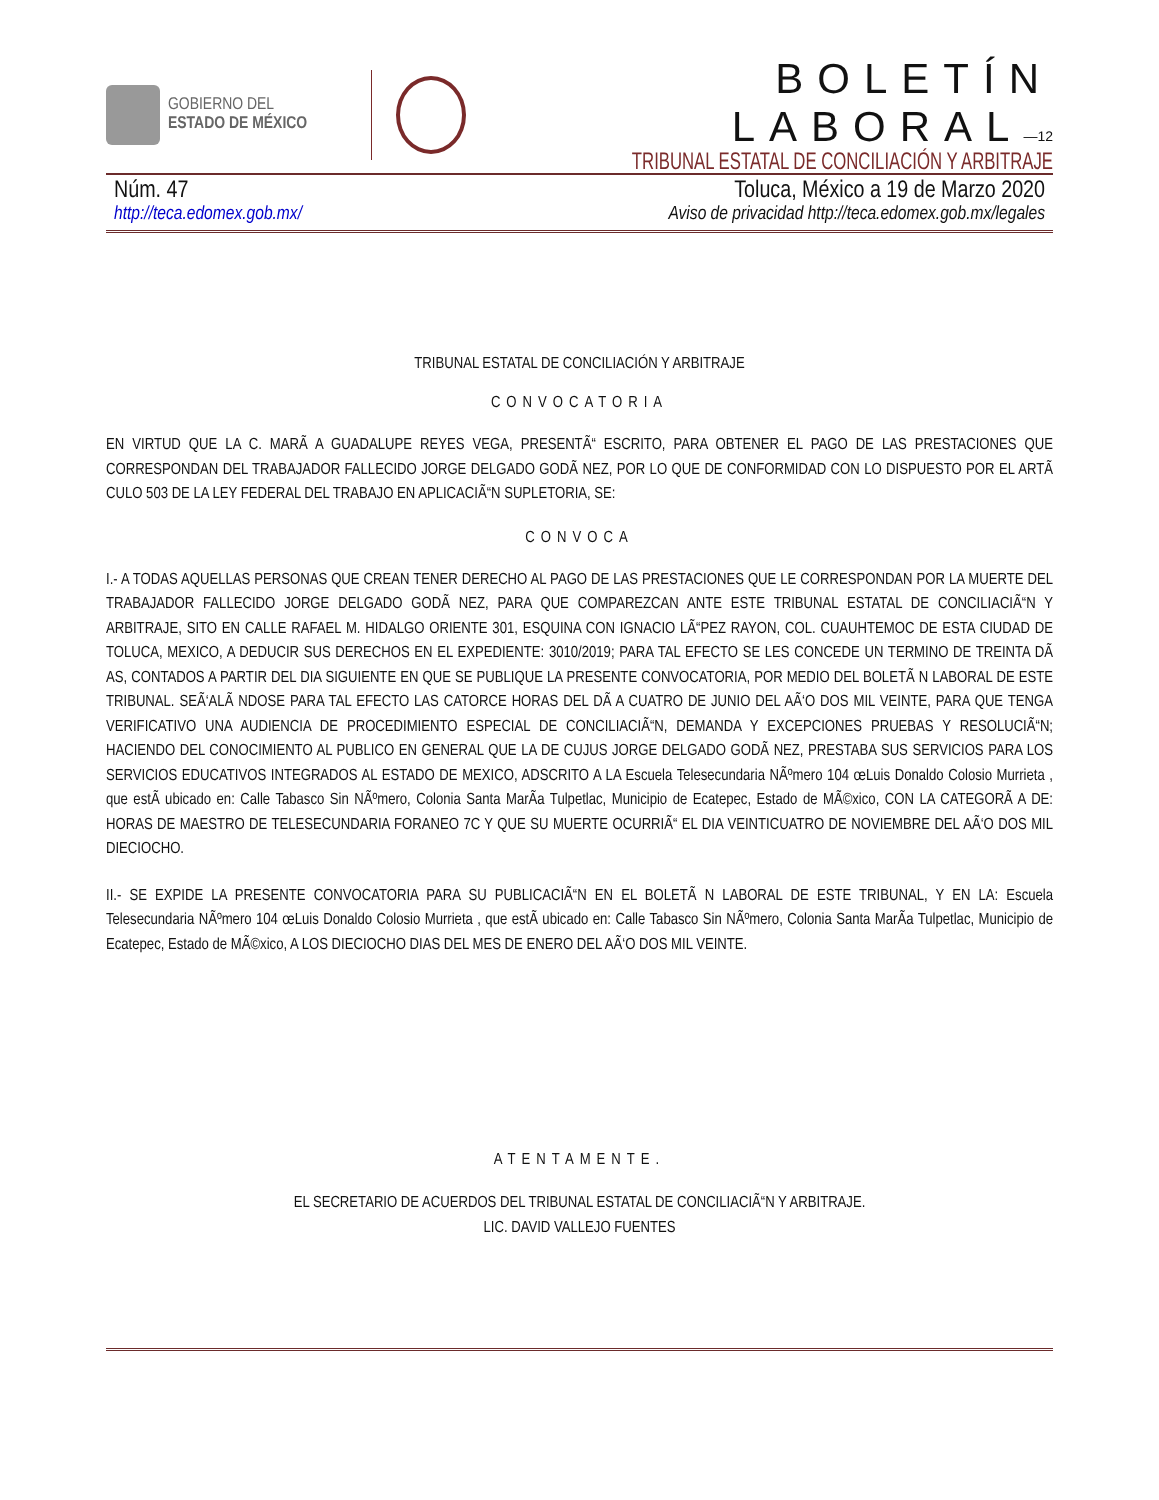GOBIERNO DEL
ESTADO DE MÉXICO
BOLETÍN LABORAL—12
TRIBUNAL ESTATAL DE CONCILIACIÓN Y ARBITRAJE
Núm. 47 Toluca, México a 19 de Marzo 2020
http://teca.edomex.gob.mx/ Aviso de privacidad http://teca.edomex.gob.mx/legales
TRIBUNAL ESTATAL DE CONCILIACIÓN Y ARBITRAJE
CONVOCATORIA
EN VIRTUD QUE LA C. MARÃ A GUADALUPE REYES VEGA, PRESENTÃ“ ESCRITO, PARA OBTENER EL PAGO DE LAS PRESTACIONES QUE CORRESPONDAN DEL TRABAJADOR FALLECIDO JORGE DELGADO GODÃ NEZ, POR LO QUE DE CONFORMIDAD CON LO DISPUESTO POR EL ARTÃ CULO 503 DE LA LEY FEDERAL DEL TRABAJO EN APLICACIÃ“N SUPLETORIA, SE:
CONVOCA
I.- A TODAS AQUELLAS PERSONAS QUE CREAN TENER DERECHO AL PAGO DE LAS PRESTACIONES QUE LE CORRESPONDAN POR LA MUERTE DEL TRABAJADOR FALLECIDO JORGE DELGADO GODÃ NEZ, PARA QUE COMPAREZCAN ANTE ESTE TRIBUNAL ESTATAL DE CONCILIACIÃ“N Y ARBITRAJE, SITO EN CALLE RAFAEL M. HIDALGO ORIENTE 301, ESQUINA CON IGNACIO LÃ“PEZ RAYON, COL. CUAUHTEMOC DE ESTA CIUDAD DE TOLUCA, MEXICO, A DEDUCIR SUS DERECHOS EN EL EXPEDIENTE: 3010/2019; PARA TAL EFECTO SE LES CONCEDE UN TERMINO DE TREINTA DÃ AS, CONTADOS A PARTIR DEL DIA SIGUIENTE EN QUE SE PUBLIQUE LA PRESENTE CONVOCATORIA, POR MEDIO DEL BOLETÃ N LABORAL DE ESTE TRIBUNAL. SEÃ‘ALÃ NDOSE PARA TAL EFECTO LAS CATORCE HORAS DEL DÃ A CUATRO DE JUNIO DEL AÃ‘O DOS MIL VEINTE, PARA QUE TENGA VERIFICATIVO UNA AUDIENCIA DE PROCEDIMIENTO ESPECIAL DE CONCILIACIÃ“N, DEMANDA Y EXCEPCIONES PRUEBAS Y RESOLUCIÃ“N; HACIENDO DEL CONOCIMIENTO AL PUBLICO EN GENERAL QUE LA DE CUJUS JORGE DELGADO GODÃ NEZ, PRESTABA SUS SERVICIOS PARA LOS SERVICIOS EDUCATIVOS INTEGRADOS AL ESTADO DE MEXICO, ADSCRITO A LA Escuela Telesecundaria NÃºmero 104 œLuis Donaldo Colosio Murrieta , que estÃ ubicado en: Calle Tabasco Sin NÃºmero, Colonia Santa MarÃa Tulpetlac, Municipio de Ecatepec, Estado de MÃ©xico, CON LA CATEGORÃ A DE: HORAS DE MAESTRO DE TELESECUNDARIA FORANEO 7C Y QUE SU MUERTE OCURRIÃ“ EL DIA VEINTICUATRO DE NOVIEMBRE DEL AÃ‘O DOS MIL DIECIOCHO.
II.- SE EXPIDE LA PRESENTE CONVOCATORIA PARA SU PUBLICACIÃ“N EN EL BOLETÃ N LABORAL DE ESTE TRIBUNAL, Y EN LA: Escuela Telesecundaria NÃºmero 104 œLuis Donaldo Colosio Murrieta , que estÃ ubicado en: Calle Tabasco Sin NÃºmero, Colonia Santa MarÃa Tulpetlac, Municipio de Ecatepec, Estado de MÃ©xico, A LOS DIECIOCHO DIAS DEL MES DE ENERO DEL AÃ‘O DOS MIL VEINTE.
ATENTAMENTE.
EL SECRETARIO DE ACUERDOS DEL TRIBUNAL ESTATAL DE CONCILIACIÃ“N Y ARBITRAJE.
LIC. DAVID VALLEJO FUENTES